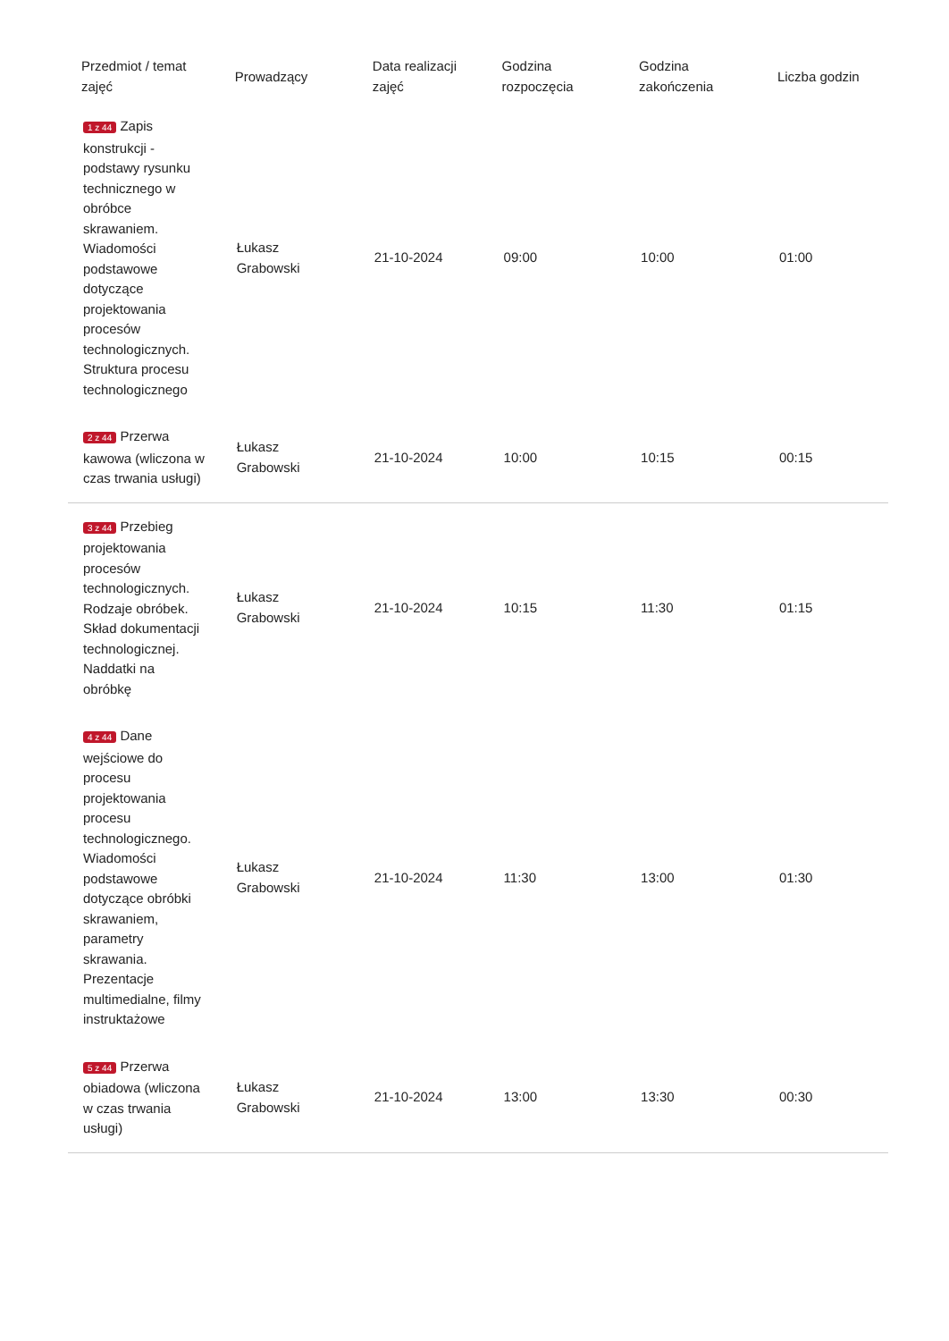| Przedmiot / temat zajęć | Prowadzący | Data realizacji zajęć | Godzina rozpoczęcia | Godzina zakończenia | Liczba godzin |
| --- | --- | --- | --- | --- | --- |
| 1 z 44 Zapis konstrukcji - podstawy rysunku technicznego w obróbce skrawaniem. Wiadomości podstawowe dotyczące projektowania procesów technologicznych. Struktura procesu technologicznego | Łukasz Grabowski | 21-10-2024 | 09:00 | 10:00 | 01:00 |
| 2 z 44 Przerwa kawowa (wliczona w czas trwania usługi) | Łukasz Grabowski | 21-10-2024 | 10:00 | 10:15 | 00:15 |
| 3 z 44 Przebieg projektowania procesów technologicznych. Rodzaje obróbek. Skład dokumentacji technologicznej. Naddatki na obróbkę | Łukasz Grabowski | 21-10-2024 | 10:15 | 11:30 | 01:15 |
| 4 z 44 Dane wejściowe do procesu projektowania procesu technologicznego. Wiadomości podstawowe dotyczące obróbki skrawaniem, parametry skrawania. Prezentacje multimedialne, filmy instruktażowe | Łukasz Grabowski | 21-10-2024 | 11:30 | 13:00 | 01:30 |
| 5 z 44 Przerwa obiadowa (wliczona w czas trwania usługi) | Łukasz Grabowski | 21-10-2024 | 13:00 | 13:30 | 00:30 |